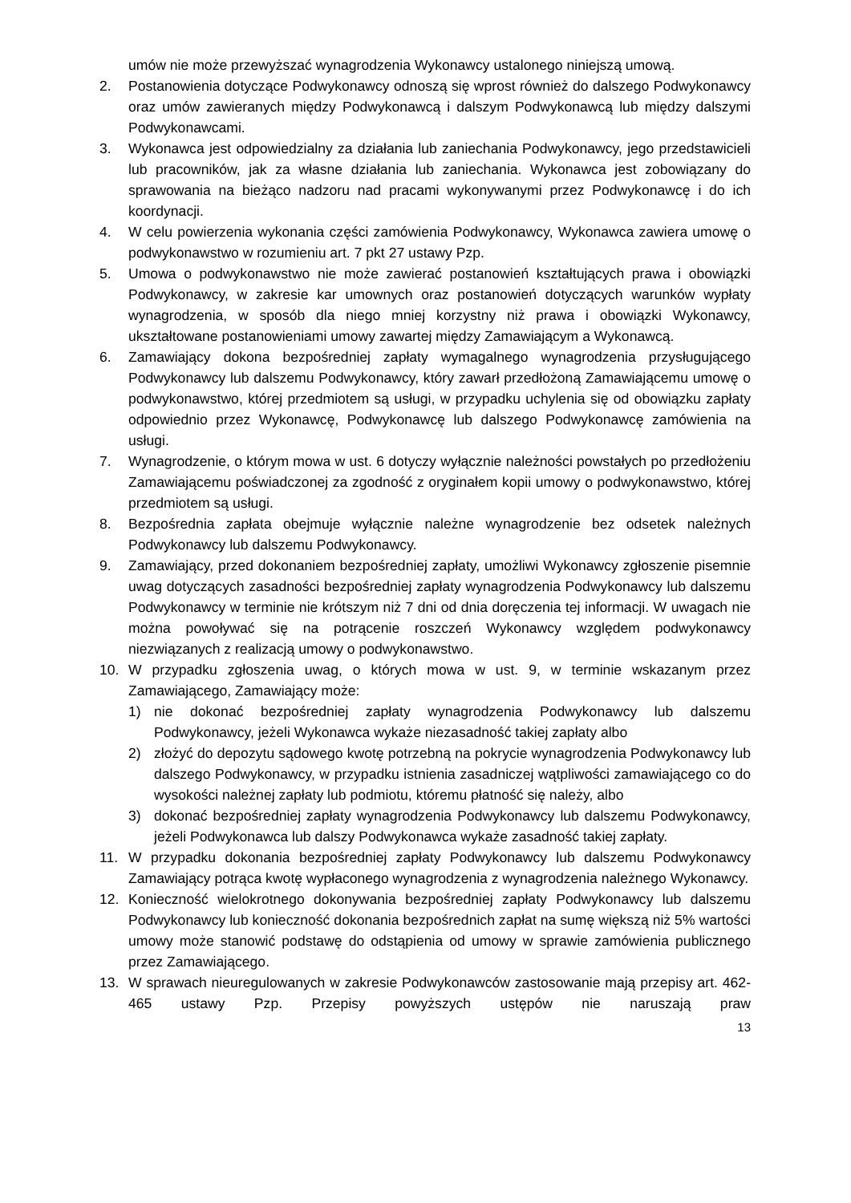umów nie może przewyższać wynagrodzenia Wykonawcy ustalonego niniejszą umową.
2. Postanowienia dotyczące Podwykonawcy odnoszą się wprost również do dalszego Podwykonawcy oraz umów zawieranych między Podwykonawcą i dalszym Podwykonawcą lub między dalszymi Podwykonawcami.
3. Wykonawca jest odpowiedzialny za działania lub zaniechania Podwykonawcy, jego przedstawicieli lub pracowników, jak za własne działania lub zaniechania. Wykonawca jest zobowiązany do sprawowania na bieżąco nadzoru nad pracami wykonywanymi przez Podwykonawcę i do ich koordynacji.
4. W celu powierzenia wykonania części zamówienia Podwykonawcy, Wykonawca zawiera umowę o podwykonawstwo w rozumieniu art. 7 pkt 27 ustawy Pzp.
5. Umowa o podwykonawstwo nie może zawierać postanowień kształtujących prawa i obowiązki Podwykonawcy, w zakresie kar umownych oraz postanowień dotyczących warunków wypłaty wynagrodzenia, w sposób dla niego mniej korzystny niż prawa i obowiązki Wykonawcy, ukształtowane postanowieniami umowy zawartej między Zamawiającym a Wykonawcą.
6. Zamawiający dokona bezpośredniej zapłaty wymagalnego wynagrodzenia przysługującego Podwykonawcy lub dalszemu Podwykonawcy, który zawarł przedłożoną Zamawiającemu umowę o podwykonawstwo, której przedmiotem są usługi, w przypadku uchylenia się od obowiązku zapłaty odpowiednio przez Wykonawcę, Podwykonawcę lub dalszego Podwykonawcę zamówienia na usługi.
7. Wynagrodzenie, o którym mowa w ust. 6 dotyczy wyłącznie należności powstałych po przedłożeniu Zamawiającemu poświadczonej za zgodność z oryginałem kopii umowy o podwykonawstwo, której przedmiotem są usługi.
8. Bezpośrednia zapłata obejmuje wyłącznie należne wynagrodzenie bez odsetek należnych Podwykonawcy lub dalszemu Podwykonawcy.
9. Zamawiający, przed dokonaniem bezpośredniej zapłaty, umożliwi Wykonawcy zgłoszenie pisemnie uwag dotyczących zasadności bezpośredniej zapłaty wynagrodzenia Podwykonawcy lub dalszemu Podwykonawcy w terminie nie krótszym niż 7 dni od dnia doręczenia tej informacji. W uwagach nie można powoływać się na potrącenie roszczeń Wykonawcy względem podwykonawcy niezwiązanych z realizacją umowy o podwykonawstwo.
10. W przypadku zgłoszenia uwag, o których mowa w ust. 9, w terminie wskazanym przez Zamawiającego, Zamawiający może:
1) nie dokonać bezpośredniej zapłaty wynagrodzenia Podwykonawcy lub dalszemu Podwykonawcy, jeżeli Wykonawca wykaże niezasadność takiej zapłaty albo
2) złożyć do depozytu sądowego kwotę potrzebną na pokrycie wynagrodzenia Podwykonawcy lub dalszego Podwykonawcy, w przypadku istnienia zasadniczej wątpliwości zamawiającego co do wysokości należnej zapłaty lub podmiotu, któremu płatność się należy, albo
3) dokonać bezpośredniej zapłaty wynagrodzenia Podwykonawcy lub dalszemu Podwykonawcy, jeżeli Podwykonawca lub dalszy Podwykonawca wykaże zasadność takiej zapłaty.
11. W przypadku dokonania bezpośredniej zapłaty Podwykonawcy lub dalszemu Podwykonawcy Zamawiający potrąca kwotę wypłaconego wynagrodzenia z wynagrodzenia należnego Wykonawcy.
12. Konieczność wielokrotnego dokonywania bezpośredniej zapłaty Podwykonawcy lub dalszemu Podwykonawcy lub konieczność dokonania bezpośrednich zapłat na sumę większą niż 5% wartości umowy może stanowić podstawę do odstąpienia od umowy w sprawie zamówienia publicznego przez Zamawiającego.
13. W sprawach nieuregulowanych w zakresie Podwykonawców zastosowanie mają przepisy art. 462-465 ustawy Pzp. Przepisy powyższych ustępów nie naruszają praw
13